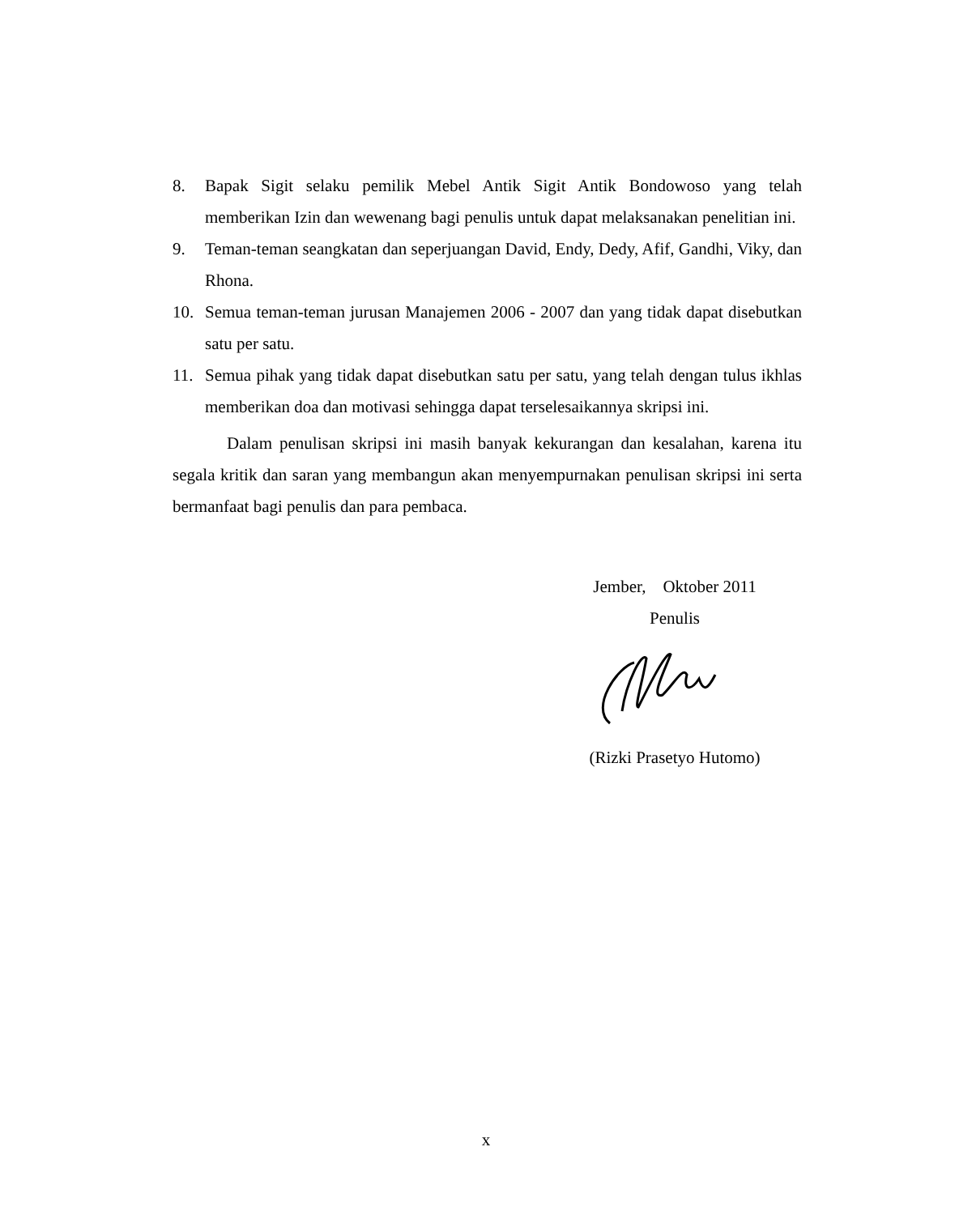8. Bapak Sigit selaku pemilik Mebel Antik Sigit Antik Bondowoso yang telah memberikan Izin dan wewenang bagi penulis untuk dapat melaksanakan penelitian ini.
9. Teman-teman seangkatan dan seperjuangan David, Endy, Dedy, Afif, Gandhi, Viky, dan Rhona.
10. Semua teman-teman jurusan Manajemen 2006 - 2007 dan yang tidak dapat disebutkan satu per satu.
11. Semua pihak yang tidak dapat disebutkan satu per satu, yang telah dengan tulus ikhlas memberikan doa dan motivasi sehingga dapat terselesaikannya skripsi ini.
Dalam penulisan skripsi ini masih banyak kekurangan dan kesalahan, karena itu segala kritik dan saran yang membangun akan menyempurnakan penulisan skripsi ini serta bermanfaat bagi penulis dan para pembaca.
Jember, Oktober 2011
Penulis
(Rizki Prasetyo Hutomo)
x